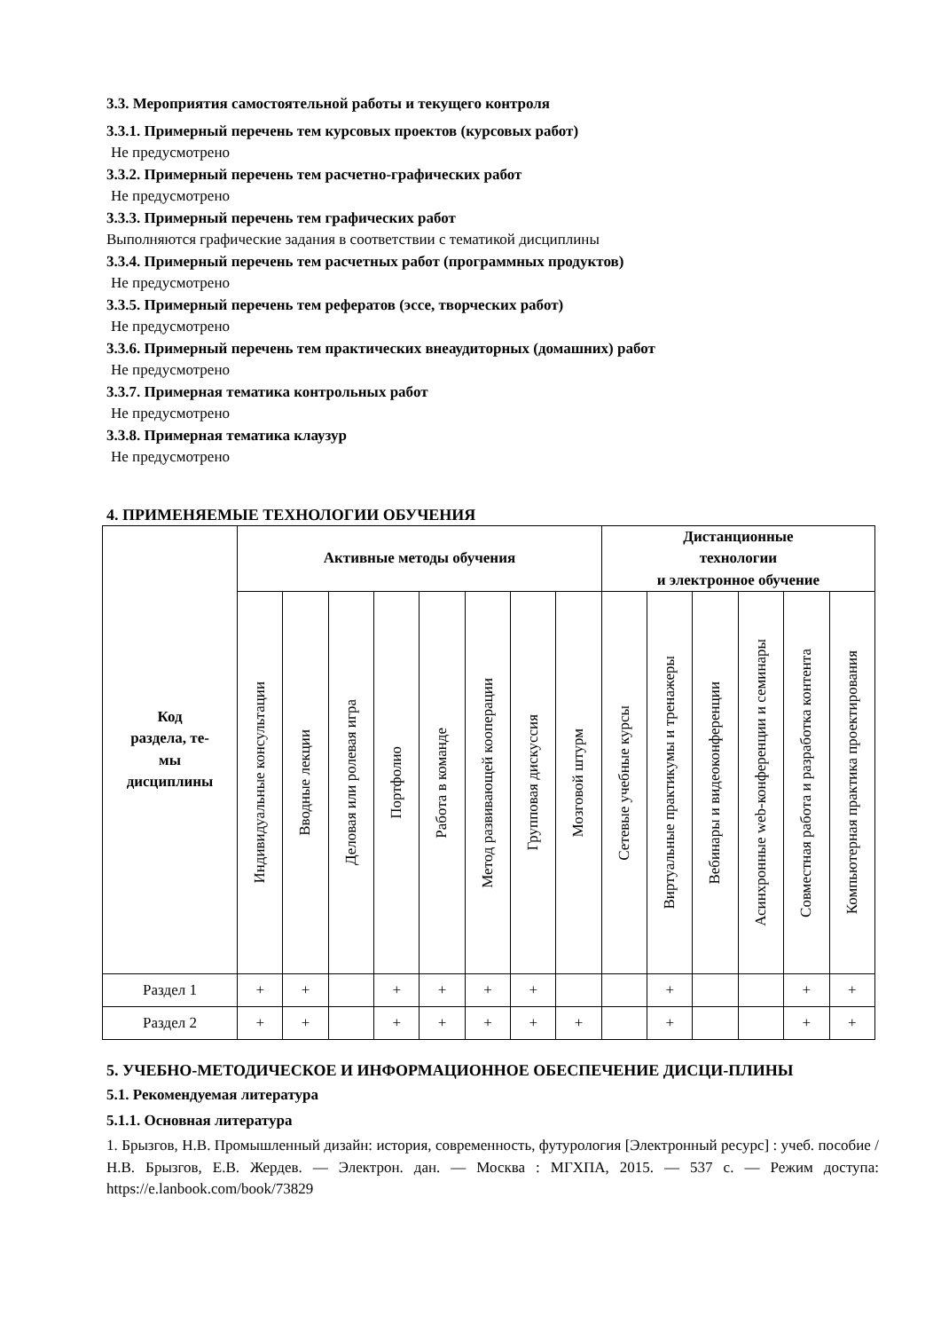3.3. Мероприятия самостоятельной работы и текущего контроля
3.3.1. Примерный перечень тем курсовых проектов (курсовых работ)
Не предусмотрено
3.3.2. Примерный перечень тем расчетно-графических работ
Не предусмотрено
3.3.3. Примерный перечень тем графических работ
Выполняются графические задания в соответствии с тематикой дисциплины
3.3.4. Примерный перечень тем расчетных работ (программных продуктов)
Не предусмотрено
3.3.5. Примерный перечень тем рефератов (эссе, творческих работ)
Не предусмотрено
3.3.6. Примерный перечень тем практических внеаудиторных (домашних) работ
Не предусмотрено
3.3.7. Примерная тематика контрольных работ
Не предусмотрено
3.3.8. Примерная тематика клаузур
Не предусмотрено
4. ПРИМЕНЯЕМЫЕ ТЕХНОЛОГИИ ОБУЧЕНИЯ
| Код раздела, те- мы дисциплины | Активные методы обучения | | | | | | | | Дистанционные технологии и электронное обучение | | | | | |
| --- | --- | --- | --- | --- | --- | --- | --- | --- | --- | --- | --- | --- | --- | --- |
| | Индивидуальные консультации | Вводные лекции | Деловая или ролевая игра | Портфолио | Работа в команде | Метод развивающей кооперации | Групповая дискуссия | Мозговой штурм | Сетевые учебные курсы | Виртуальные практикумы и тренажеры | Вебинары и видеоконференции | Асинхронные web-конференции и семинары | Совместная работа и разработка контента | Компьютерная практика проектирования |
| Раздел 1 | + | + | | + | + | + | + | | | + | | | + | + |
| Раздел 2 | + | + | | + | + | + | + | + | | + | | | + | + |
5. УЧЕБНО-МЕТОДИЧЕСКОЕ И ИНФОРМАЦИОННОЕ ОБЕСПЕЧЕНИЕ ДИСЦИ-ПЛИНЫ
5.1. Рекомендуемая литература
5.1.1. Основная литература
1. Брызгов, Н.В. Промышленный дизайн: история, современность, футурология [Электронный ресурс] : учеб. пособие / Н.В. Брызгов, Е.В. Жердев. — Электрон. дан. — Москва : МГХПА, 2015. — 537 с. — Режим доступа: https://e.lanbook.com/book/73829